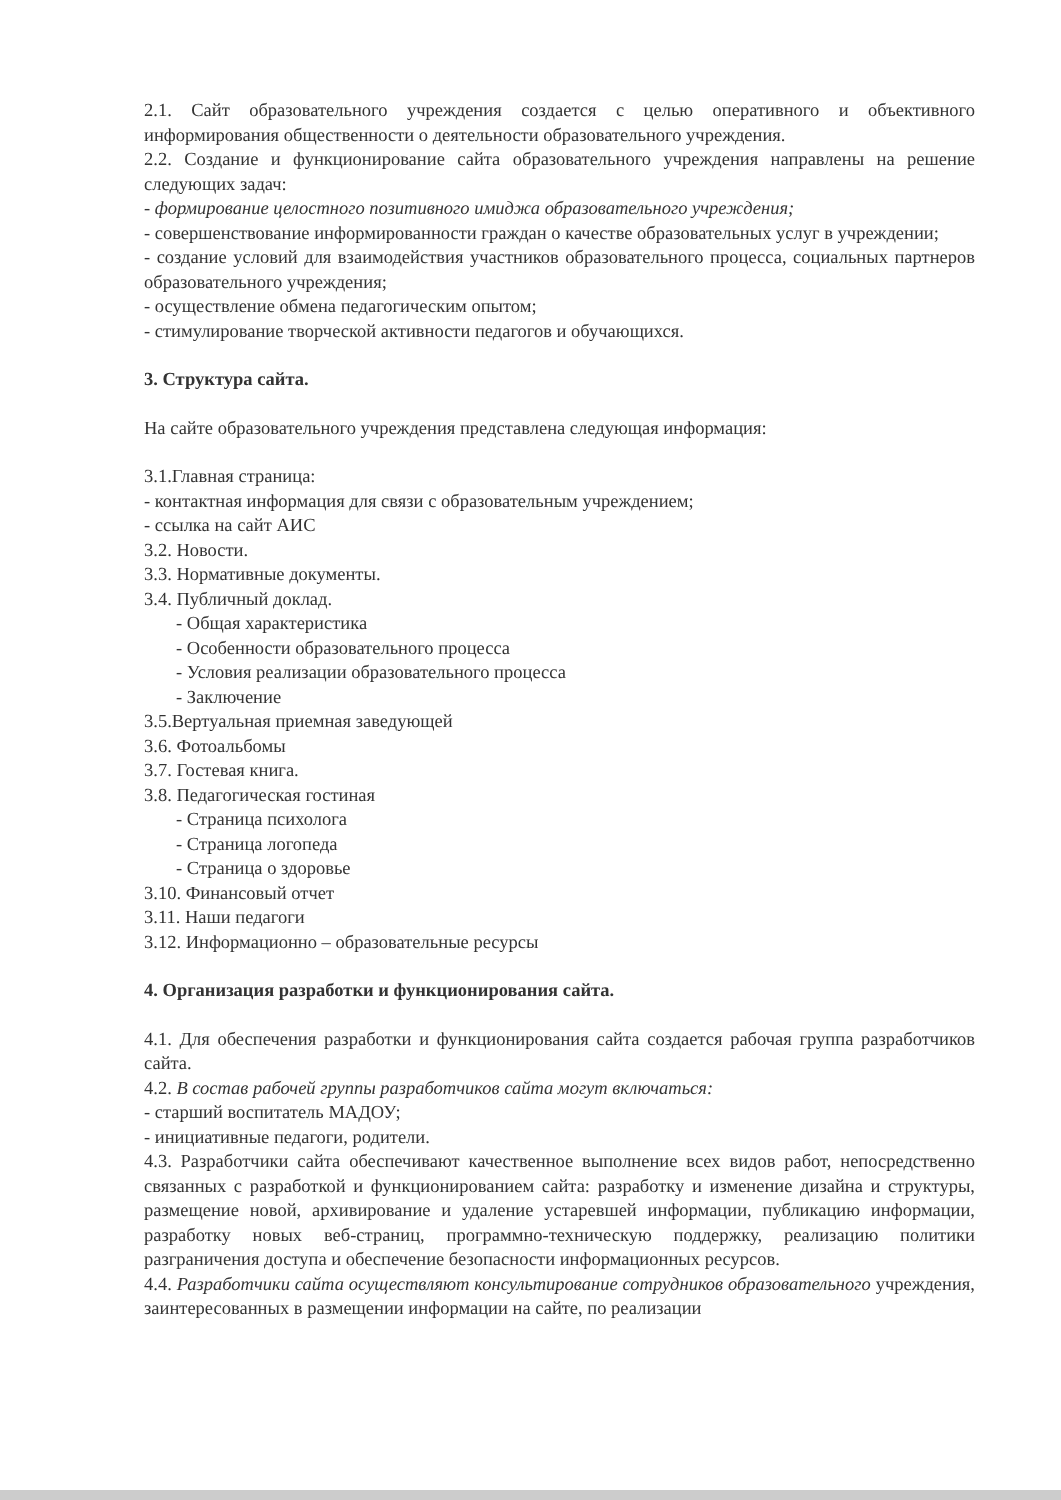2.1. Сайт образовательного учреждения создается с целью оперативного и объективного информирования общественности о деятельности образовательного учреждения.
2.2. Создание и функционирование сайта образовательного учреждения направлены на решение следующих задач:
- формирование целостного позитивного имиджа образовательного учреждения;
- совершенствование информированности граждан о качестве образовательных услуг в учреждении;
- создание условий для взаимодействия участников образовательного процесса, социальных партнеров образовательного учреждения;
- осуществление обмена педагогическим опытом;
- стимулирование творческой активности педагогов и обучающихся.
3. Структура сайта.
На сайте образовательного учреждения представлена следующая информация:
3.1.Главная страница:
- контактная информация для связи с образовательным учреждением;
- ссылка на сайт АИС
3.2. Новости.
3.3. Нормативные документы.
3.4. Публичный доклад.
- Общая характеристика
- Особенности образовательного процесса
- Условия реализации образовательного процесса
- Заключение
3.5.Вертуальная приемная заведующей
3.6. Фотоальбомы
3.7. Гостевая книга.
3.8. Педагогическая гостиная
- Страница психолога
- Страница логопеда
- Страница о здоровье
3.10. Финансовый отчет
3.11. Наши педагоги
3.12. Информационно – образовательные ресурсы
4. Организация разработки и функционирования сайта.
4.1. Для обеспечения разработки и функционирования сайта создается рабочая группа разработчиков сайта.
4.2. В состав рабочей группы разработчиков сайта могут включаться:
- старший воспитатель МАДОУ;
- инициативные педагоги, родители.
4.3. Разработчики сайта обеспечивают качественное выполнение всех видов работ, непосредственно связанных с разработкой и функционированием сайта: разработку и изменение дизайна и структуры, размещение новой, архивирование и удаление устаревшей информации, публикацию информации, разработку новых веб-страниц, программно-техническую поддержку, реализацию политики разграничения доступа и обеспечение безопасности информационных ресурсов.
4.4. Разработчики сайта осуществляют консультирование сотрудников образовательного учреждения, заинтересованных в размещении информации на сайте, по реализации